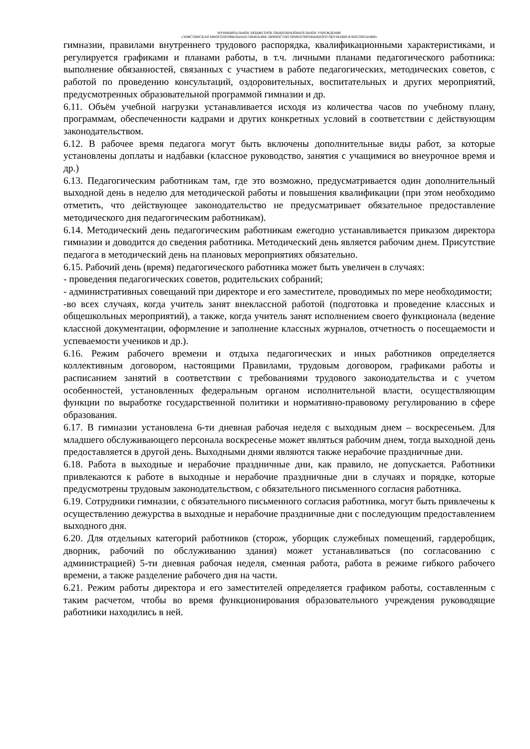МУНИЦИПАЛЬНОЕ БЮДЖЕТНОЕ ОБЩЕОБРАЗОВАТЕЛЬНОЕ УЧРЕЖДЕНИЕ
«ЭЛИСТИНСКАЯ МНОГОПРОФИЛЬНАЯ ГИМНАЗИЯ ЛИЧНОСТНО ОРИЕНТИРОВАННОГО ОБУЧЕНИЯ И ВОСПИТАНИЯ»
гимназии, правилами внутреннего трудового распорядка, квалификационными характеристиками, и регулируется графиками и планами работы, в т.ч. личными планами педагогического работника: выполнение обязанностей, связанных с участием в работе педагогических, методических советов, с работой по проведению консультаций, оздоровительных, воспитательных и других мероприятий, предусмотренных образовательной программой гимназии и др.
6.11. Объём учебной нагрузки устанавливается исходя из количества часов по учебному плану, программам, обеспеченности кадрами и других конкретных условий в соответствии с действующим законодательством.
6.12. В рабочее время педагога могут быть включены дополнительные виды работ, за которые установлены доплаты и надбавки (классное руководство, занятия с учащимися во внеурочное время и др.)
6.13. Педагогическим работникам там, где это возможно, предусматривается один дополнительный выходной день в неделю для методической работы и повышения квалификации (при этом необходимо отметить, что действующее законодательство не предусматривает обязательное предоставление методического дня педагогическим работникам).
6.14. Методический день педагогическим работникам ежегодно устанавливается приказом директора гимназии и доводится до сведения работника. Методический день является рабочим днем. Присутствие педагога в методический день на плановых мероприятиях обязательно.
6.15. Рабочий день (время) педагогического работника может быть увеличен в случаях:
- проведения педагогических советов, родительских собраний;
- административных совещаний при директоре и его заместителе, проводимых по мере необходимости;
-во всех случаях, когда учитель занят внеклассной работой (подготовка и проведение классных и общешкольных мероприятий), а также, когда учитель занят исполнением своего функционала (ведение классной документации, оформление и заполнение классных журналов, отчетность о посещаемости и успеваемости учеников и др.).
6.16. Режим рабочего времени и отдыха педагогических и иных работников определяется коллективным договором, настоящими Правилами, трудовым договором, графиками работы и расписанием занятий в соответствии с требованиями трудового законодательства и с учетом особенностей, установленных федеральным органом исполнительной власти, осуществляющим функции по выработке государственной политики и нормативно-правовому регулированию в сфере образования.
6.17. В гимназии установлена 6-ти дневная рабочая неделя с выходным днем – воскресеньем. Для младшего обслуживающего персонала воскресенье может являться рабочим днем, тогда выходной день предоставляется в другой день. Выходными днями являются также нерабочие праздничные дни.
6.18. Работа в выходные и нерабочие праздничные дни, как правило, не допускается. Работники привлекаются к работе в выходные и нерабочие праздничные дни в случаях и порядке, которые предусмотрены трудовым законодательством, с обязательного письменного согласия работника.
6.19. Сотрудники гимназии, с обязательного письменного согласия работника, могут быть привлечены к осуществлению дежурства в выходные и нерабочие праздничные дни с последующим предоставлением выходного дня.
6.20. Для отдельных категорий работников (сторож, уборщик служебных помещений, гардеробщик, дворник, рабочий по обслуживанию здания) может устанавливаться (по согласованию с администрацией) 5-ти дневная рабочая неделя, сменная работа, работа в режиме гибкого рабочего времени, а также разделение рабочего дня на части.
6.21. Режим работы директора и его заместителей определяется графиком работы, составленным с таким расчетом, чтобы во время функционирования образовательного учреждения руководящие работники находились в ней.